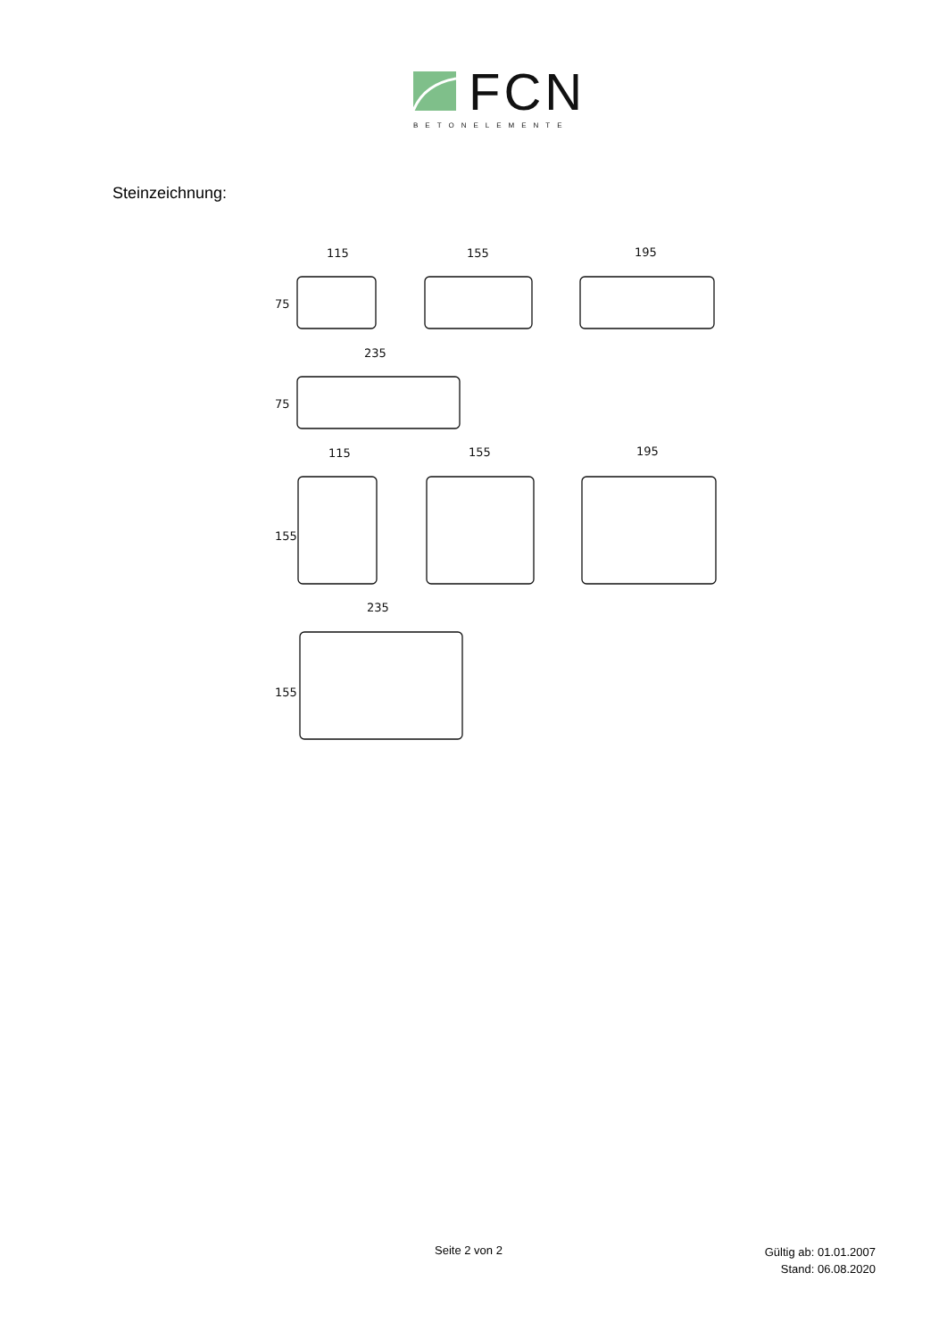FCN
BETONELEMENTE
Steinzeichnung:
115
155
195
235
115
155
195
235
75
75
155
155
Seite 2 von 2 Gültig ab: 01.01.2007
Stand: 06.08.2020